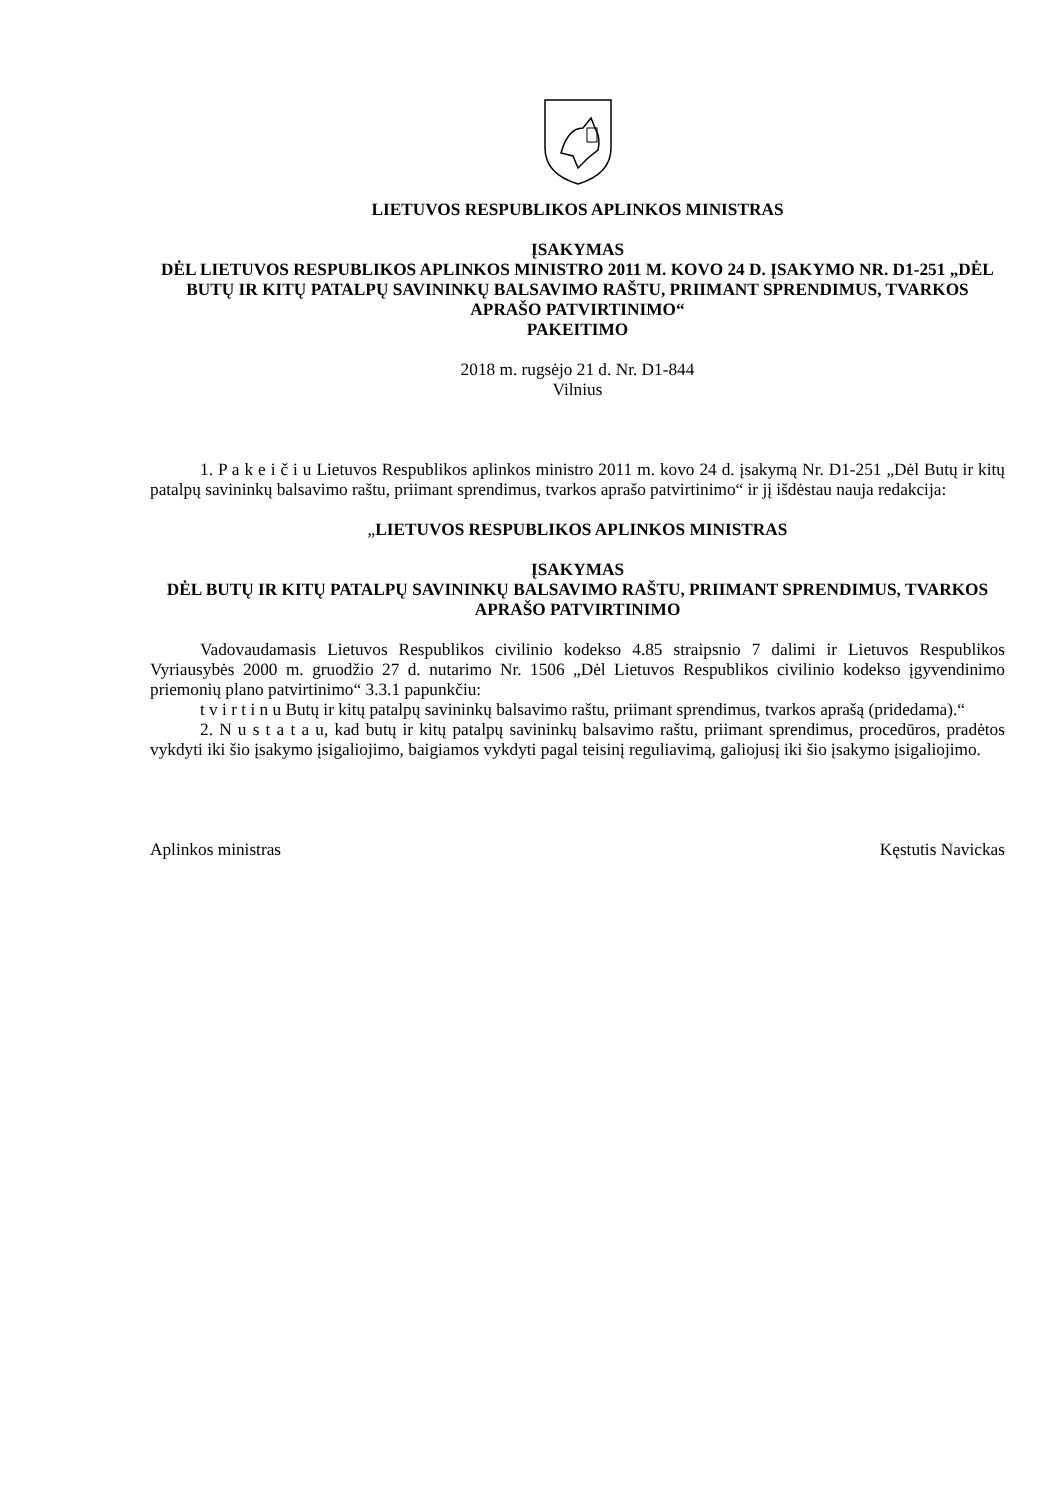LIETUVOS RESPUBLIKOS APLINKOS MINISTRAS
ĮSAKYMAS
DĖL LIETUVOS RESPUBLIKOS APLINKOS MINISTRO 2011 M. KOVO 24 D. ĮSAKYMO NR. D1-251 „DĖL BUTŲ IR KITŲ PATALPŲ SAVININKŲ BALSAVIMO RAŠTU, PRIIMANT SPRENDIMUS, TVARKOS APRAŠO PATVIRTINIMO“
PAKEITIMO
2018 m. rugsėjo 21 d. Nr. D1-844
Vilnius
1. P a k e i č i u Lietuvos Respublikos aplinkos ministro 2011 m. kovo 24 d. įsakymą Nr. D1-251 „Dėl Butų ir kitų patalpų savininkų balsavimo raštu, priimant sprendimus, tvarkos aprašo patvirtinimo“ ir jį išdėstau nauja redakcija:
„LIETUVOS RESPUBLIKOS APLINKOS MINISTRAS
ĮSAKYMAS
DĖL BUTŲ IR KITŲ PATALPŲ SAVININKŲ BALSAVIMO RAŠTU, PRIIMANT SPRENDIMUS, TVARKOS APRAŠO PATVIRTINIMO
Vadovaudamasis Lietuvos Respublikos civilinio kodekso 4.85 straipsnio 7 dalimi ir Lietuvos Respublikos Vyriausybės 2000 m. gruodžio 27 d. nutarimo Nr. 1506 „Dėl Lietuvos Respublikos civilinio kodekso įgyvendinimo priemonių plano patvirtinimo“ 3.3.1 papunkčiu:
t v i r t i n u Butų ir kitų patalpų savininkų balsavimo raštu, priimant sprendimus, tvarkos aprašą (pridedama).“
2. N u s t a t a u, kad butų ir kitų patalpų savininkų balsavimo raštu, priimant sprendimus, procedūros, pradėtos vykdyti iki šio įsakymo įsigaliojimo, baigiamos vykdyti pagal teisinį reguliavimą, galiojusį iki šio įsakymo įsigaliojimo.
Aplinkos ministras Kęstutis Navickas